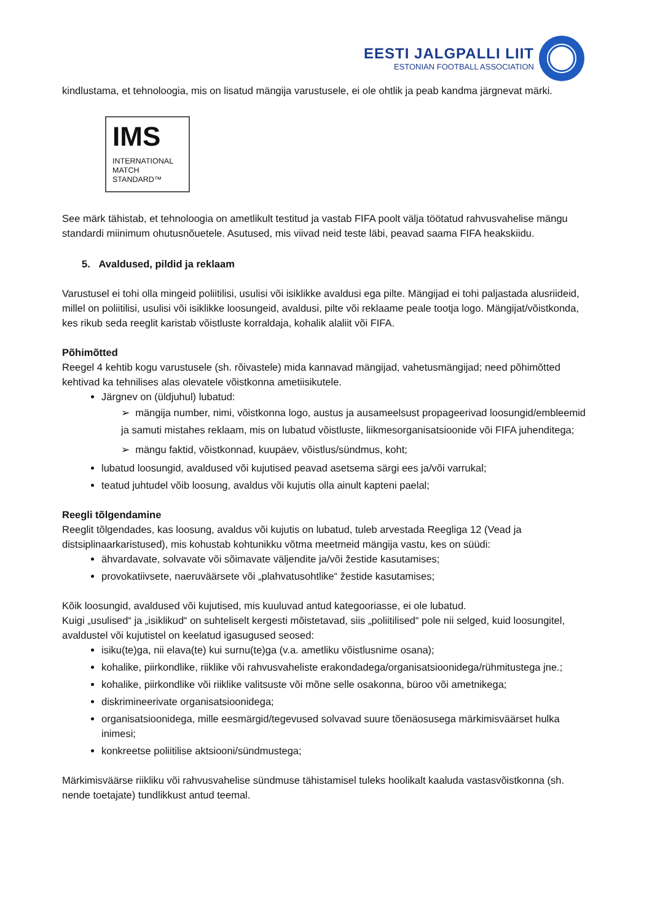EESTI JALGPALLI LIIT
ESTONIAN FOOTBALL ASSOCIATION
kindlustama, et tehnoloogia, mis on lisatud mängija varustusele, ei ole ohtlik ja peab kandma järgnevat märki.
IMS
INTERNATIONAL
MATCH
STANDARD™
See märk tähistab, et tehnoloogia on ametlikult testitud ja vastab FIFA poolt välja töötatud rahvusvahelise mängu standardi miinimum ohutusnõuetele. Asutused, mis viivad neid teste läbi, peavad saama FIFA heakskiidu.
5. Avaldused, pildid ja reklaam
Varustusel ei tohi olla mingeid poliitilisi, usulisi või isiklikke avaldusi ega pilte. Mängijad ei tohi paljastada alusriideid, millel on poliitilisi, usulisi või isiklikke loosungeid, avaldusi, pilte või reklaame peale tootja logo. Mängijat/võistkonda, kes rikub seda reeglit karistab võistluste korraldaja, kohalik alaliit või FIFA.
Põhimõtted
Reegel 4 kehtib kogu varustusele (sh. rõivastele) mida kannavad mängijad, vahetusmängijad; need põhimõtted kehtivad ka tehnilises alas olevatele võistkonna ametiisikutele.
Järgnev on (üldjuhul) lubatud:
➢ mängija number, nimi, võistkonna logo, austus ja ausameelsust propageerivad loosungid/embleemid ja samuti mistahes reklaam, mis on lubatud võistluste, liikmesorganisatsioonide või FIFA juhenditega;
➢ mängu faktid, võistkonnad, kuupäev, võistlus/sündmus, koht;
lubatud loosungid, avaldused või kujutised peavad asetsema särgi ees ja/või varrukal;
teatud juhtudel võib loosung, avaldus või kujutis olla ainult kapteni paelal;
Reegli tõlgendamine
Reeglit tõlgendades, kas loosung, avaldus või kujutis on lubatud, tuleb arvestada Reegliga 12 (Vead ja distsiplinaarkaristused), mis kohustab kohtunikku võtma meetmeid mängija vastu, kes on süüdi:
ähvardavate, solvavate või sõimavate väljendite ja/või žestide kasutamises;
provokatiivsete, naeruväärsete või „plahvatusohtlike“ žestide kasutamises;
Kõik loosungid, avaldused või kujutised, mis kuuluvad antud kategooriasse, ei ole lubatud.
Kuigi „usulised“ ja „isiklikud“ on suhteliselt kergesti mõistetavad, siis „poliitilised“ pole nii selged, kuid loosungitel, avaldustel või kujutistel on keelatud igasugused seosed:
isiku(te)ga, nii elava(te) kui surnu(te)ga (v.a. ametliku võistlusnime osana);
kohalike, piirkondlike, riiklike või rahvusvaheliste erakondadega/organisatsioonidega/rühmitustega jne.;
kohalike, piirkondlike või riiklike valitsuste või mõne selle osakonna, büroo või ametnikega;
diskrimineerivate organisatsioonidega;
organisatsioonidega, mille eesmärgid/tegevused solvavad suure tõenäosusega märkimisväärset hulka inimesi;
konkreetse poliitilise aktsiooni/sündmustega;
Märkimisväärse riikliku või rahvusvahelise sündmuse tähistamisel tuleks hoolikalt kaaluda vastasvõistkonna (sh. nende toetajate) tundlikkust antud teemal.